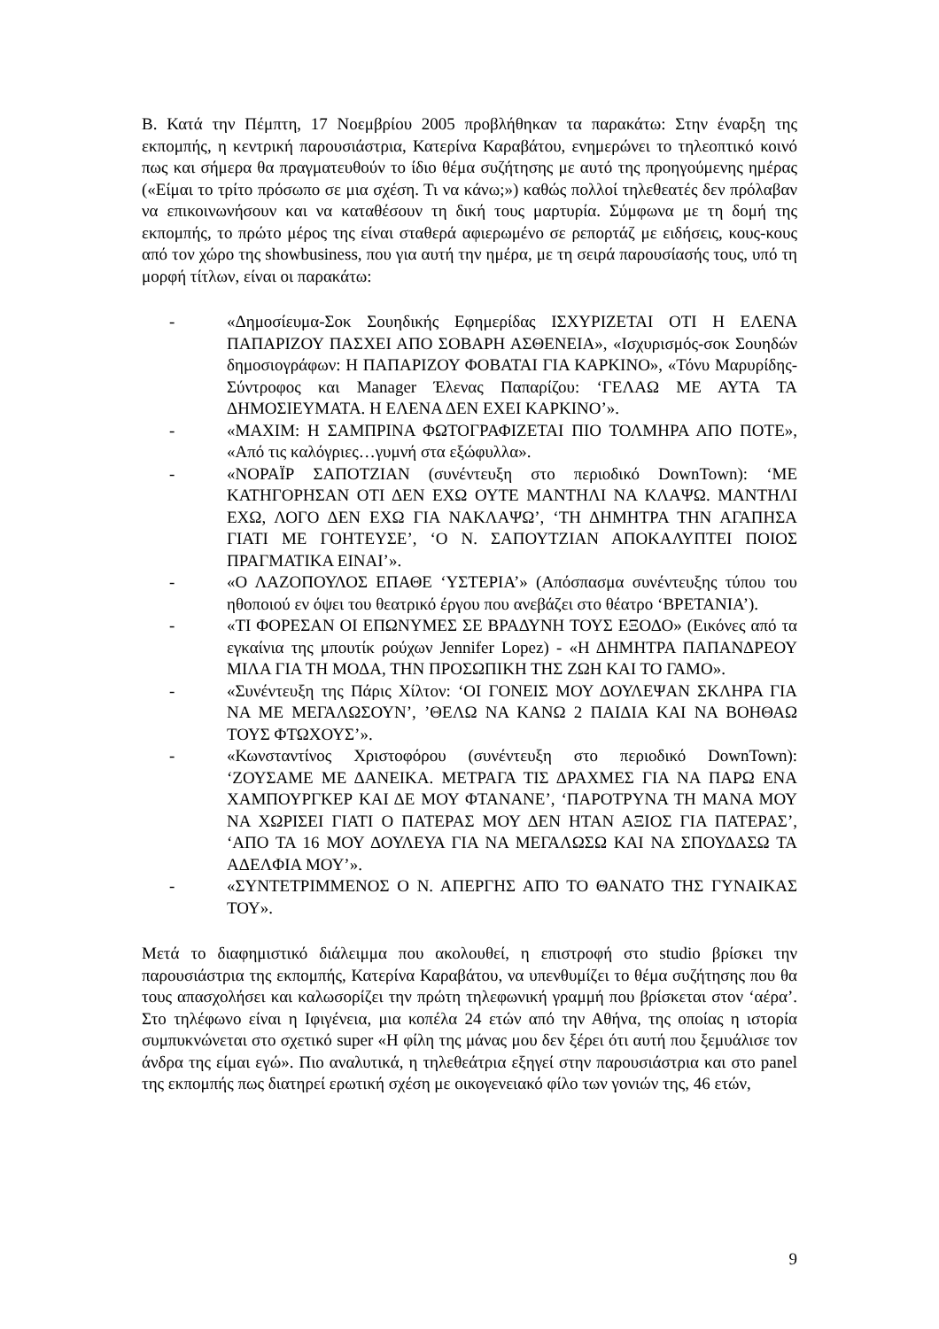Β. Κατά την Πέμπτη, 17 Νοεμβρίου 2005 προβλήθηκαν τα παρακάτω: Στην έναρξη της εκπομπής, η κεντρική παρουσιάστρια, Κατερίνα Καραβάτου, ενημερώνει το τηλεοπτικό κοινό πως και σήμερα θα πραγματευθούν το ίδιο θέμα συζήτησης με αυτό της προηγούμενης ημέρας («Είμαι το τρίτο πρόσωπο σε μια σχέση. Τι να κάνω;») καθώς πολλοί τηλεθεατές δεν πρόλαβαν να επικοινωνήσουν και να καταθέσουν τη δική τους μαρτυρία. Σύμφωνα με τη δομή της εκπομπής, το πρώτο μέρος της είναι σταθερά αφιερωμένο σε ρεπορτάζ με ειδήσεις, κους-κους από τον χώρο της showbusiness, που για αυτή την ημέρα, με τη σειρά παρουσίασής τους, υπό τη μορφή τίτλων, είναι οι παρακάτω:
- «Δημοσίευμα-Σοκ Σουηδικής Εφημερίδας ΙΣΧΥΡΙΖΕΤΑΙ ΟΤΙ Η ΕΛΕΝΑ ΠΑΠΑΡΙΖΟΥ ΠΑΣΧΕΙ ΑΠΟ ΣΟΒΑΡΗ ΑΣΘΕΝΕΙΑ», «Ισχυρισμός-σοκ Σουηδών δημοσιογράφων: Η ΠΑΠΑΡΙΖΟΥ ΦΟΒΑΤΑΙ ΓΙΑ ΚΑΡΚΙΝΟ», «Τόνυ Μαρυρίδης-Σύντροφος και Manager Έλενας Παπαρίζου: ‘ΓΕΛΑΩ ΜΕ ΑΥΤΑ ΤΑ ΔΗΜΟΣΙΕΥΜΑΤΑ. Η ΕΛΕΝΑ ΔΕΝ ΕΧΕΙ ΚΑΡΚΙΝΟ’».
- «ΜΑΧΙΜ: Η ΣΑΜΠΡΙΝΑ ΦΩΤΟΓΡΑΦΙΖΕΤΑΙ ΠΙΟ ΤΟΛΜΗΡΑ ΑΠΟ ΠΟΤΕ», «Από τις καλόγριες…γυμνή στα εξώφυλλα».
- «ΝΟΡΑΪΡ ΣΑΠΟΤΖΙΑΝ (συνέντευξη στο περιοδικό DownTown): ‘ΜΕ ΚΑΤΗΓΟΡΗΣΑΝ ΟΤΙ ΔΕΝ ΕΧΩ ΟΥΤΕ ΜΑΝΤΗΛΙ ΝΑ ΚΛΑΨΩ. ΜΑΝΤΗΛΙ ΕΧΩ, ΛΟΓΟ ΔΕΝ ΕΧΩ ΓΙΑ ΝΑΚΛΑΨΩ’, ‘ΤΗ ΔΗΜΗΤΡΑ ΤΗΝ ΑΓΑΠΗΣΑ ΓΙΑΤΙ ΜΕ ΓΟΗΤΕΥΣΕ’, ‘Ο Ν. ΣΑΠΟΥΤΖΙΑΝ ΑΠΟΚΑΛΥΠΤΕΙ ΠΟΙΟΣ ΠΡΑΓΜΑΤΙΚΑ ΕΙΝΑΙ’».
- «Ο ΛΑΖΟΠΟΥΛΟΣ ΕΠΑΘΕ ‘ΥΣΤΕΡΙΑ’» (Απόσπασμα συνέντευξης τύπου του ηθοποιού εν όψει του θεατρικό έργου που ανεβάζει στο θέατρο ‘ΒΡΕΤΑΝΙΑ’).
- «ΤΙ ΦΟΡΕΣΑΝ ΟΙ ΕΠΩΝΥΜΕΣ ΣΕ ΒΡΑΔΥΝΗ ΤΟΥΣ ΕΞΟΔΟ» (Εικόνες από τα εγκαίνια της μπουτίκ ρούχων Jennifer Lopez) - «Η ΔΗΜΗΤΡΑ ΠΑΠΑΝΔΡΕΟΥ ΜΙΛΑ ΓΙΑ ΤΗ ΜΟΔΑ, ΤΗΝ ΠΡΟΣΩΠΙΚΗ ΤΗΣ ΖΩΗ ΚΑΙ ΤΟ ΓΑΜΟ».
- «Συνέντευξη της Πάρις Χίλτον: ‘ΟΙ ΓΟΝΕΙΣ ΜΟΥ ΔΟΥΛΕΨΑΝ ΣΚΛΗΡΑ ΓΙΑ ΝΑ ΜΕ ΜΕΓΑΛΩΣΟΥΝ’, ’ΘΕΛΩ ΝΑ ΚΑΝΩ 2 ΠΑΙΔΙΑ ΚΑΙ ΝΑ ΒΟΗΘΑΩ ΤΟΥΣ ΦΤΩΧΟΥΣ’».
- «Κωνσταντίνος Χριστοφόρου (συνέντευξη στο περιοδικό DownTown): ‘ΖΟΥΣΑΜΕ ΜΕ ΔΑΝΕΙΚΑ. ΜΕΤΡΑΓΑ ΤΙΣ ΔΡΑΧΜΕΣ ΓΙΑ ΝΑ ΠΑΡΩ ΕΝΑ ΧΑΜΠΟΥΡΓΚΕΡ ΚΑΙ ΔΕ ΜΟΥ ΦΤΑΝΑΝΕ’, ‘ΠΑΡΟΤΡΥΝΑ ΤΗ ΜΑΝΑ ΜΟΥ ΝΑ ΧΩΡΙΣΕΙ ΓΙΑΤΙ Ο ΠΑΤΕΡΑΣ ΜΟΥ ΔΕΝ ΗΤΑΝ ΑΞΙΟΣ ΓΙΑ ΠΑΤΕΡΑΣ’, ‘ΑΠΟ ΤΑ 16 ΜΟΥ ΔΟΥΛΕΥΑ ΓΙΑ ΝΑ ΜΕΓΑΛΩΣΩ ΚΑΙ ΝΑ ΣΠΟΥΔΑΣΩ ΤΑ ΑΔΕΛΦΙΑ ΜΟΥ’».
- «ΣΥΝΤΕΤΡΙΜΜΕΝΟΣ Ο Ν. ΑΠΕΡΓΗΣ ΑΠΌ ΤΟ ΘΑΝΑΤΟ ΤΗΣ ΓΥΝΑΙΚΑΣ ΤΟΥ».
Μετά το διαφημιστικό διάλειμμα που ακολουθεί, η επιστροφή στο studio βρίσκει την παρουσιάστρια της εκπομπής, Κατερίνα Καραβάτου, να υπενθυμίζει το θέμα συζήτησης που θα τους απασχολήσει και καλωσορίζει την πρώτη τηλεφωνική γραμμή που βρίσκεται στον ‘αέρα’. Στο τηλέφωνο είναι η Ιφιγένεια, μια κοπέλα 24 ετών από την Αθήνα, της οποίας η ιστορία συμπυκνώνεται στο σχετικό super «Η φίλη της μάνας μου δεν ξέρει ότι αυτή που ξεμυάλισε τον άνδρα της είμαι εγώ». Πιο αναλυτικά, η τηλεθεάτρια εξηγεί στην παρουσιάστρια και στο panel της εκπομπής πως διατηρεί ερωτική σχέση με οικογενειακό φίλο των γονιών της, 46 ετών,
9